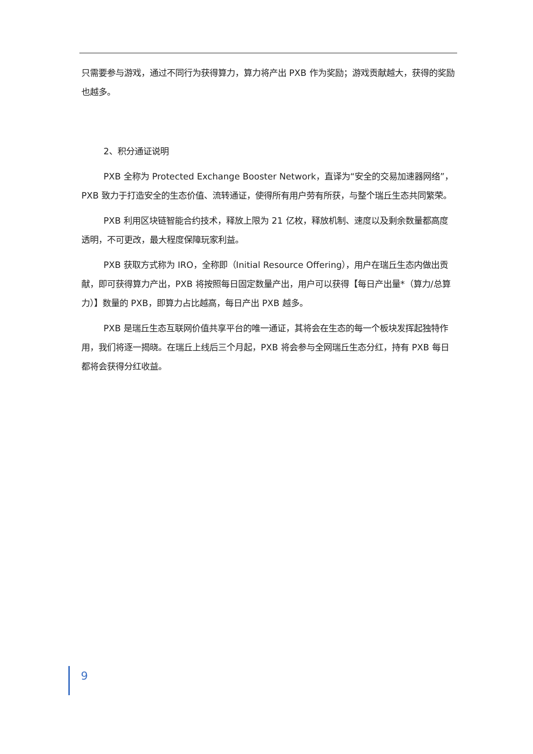只需要参与游戏，通过不同行为获得算力，算力将产出 PXB 作为奖励；游戏贡献越大，获得的奖励也越多。
2、积分通证说明
PXB 全称为 Protected Exchange Booster Network，直译为“安全的交易加速器网络”，PXB 致力于打造安全的生态价值、流转通证，使得所有用户劳有所获，与整个瑞丘生态共同繁荣。
PXB 利用区块链智能合约技术，释放上限为 21 亿枚，释放机制、速度以及剩余数量都高度透明，不可更改，最大程度保障玩家利益。
PXB 获取方式称为 IRO，全称即（Initial Resource Offering），用户在瑞丘生态内做出贡献，即可获得算力产出，PXB 将按照每日固定数量产出，用户可以获得【每日产出量*（算力/总算力）】数量的 PXB，即算力占比越高，每日产出 PXB 越多。
PXB 是瑞丘生态互联网价值共享平台的唯一通证，其将会在生态的每一个板块发挥起独特作用，我们将逐一揭晓。在瑞丘上线后三个月起，PXB 将会参与全网瑞丘生态分红，持有 PXB 每日都将会获得分红收益。
9